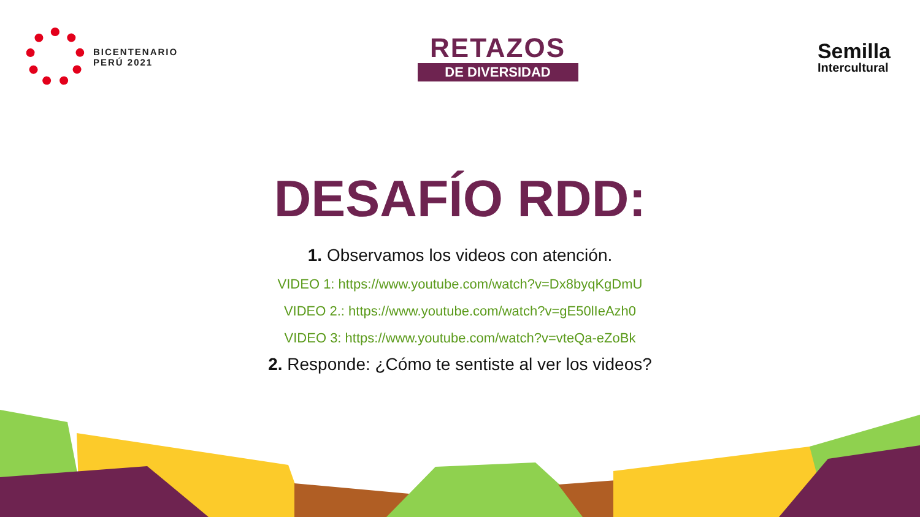BICENTENARIO
PERÚ 2021
RETAZOS
DE DIVERSIDAD
Semilla
Intercultural
DESAFÍO RDD:
1. Observamos los videos con atención.
VIDEO 1: https://www.youtube.com/watch?v=Dx8byqKgDmU
VIDEO 2.: https://www.youtube.com/watch?v=gE50lIeAzh0
VIDEO 3: https://www.youtube.com/watch?v=vteQa-eZoBk
2. Responde: ¿Cómo te sentiste al ver los videos?